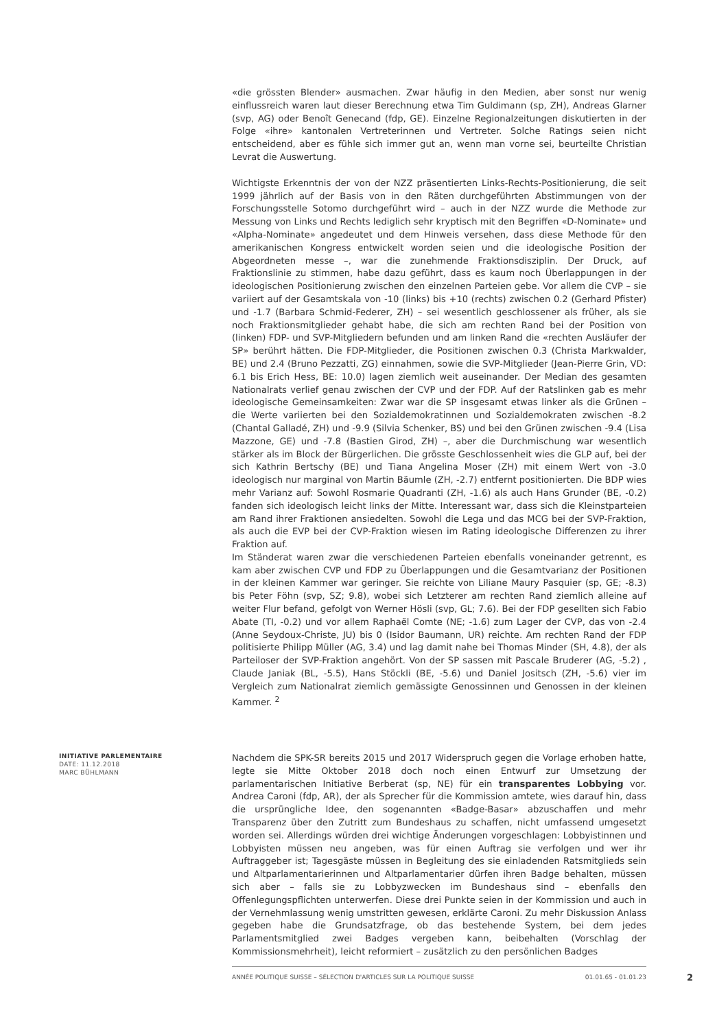«die grössten Blender» ausmachen. Zwar häufig in den Medien, aber sonst nur wenig einflussreich waren laut dieser Berechnung etwa Tim Guldimann (sp, ZH), Andreas Glarner (svp, AG) oder Benoît Genecand (fdp, GE). Einzelne Regionalzeitungen diskutierten in der Folge «ihre» kantonalen Vertreterinnen und Vertreter. Solche Ratings seien nicht entscheidend, aber es fühle sich immer gut an, wenn man vorne sei, beurteilte Christian Levrat die Auswertung.
Wichtigste Erkenntnis der von der NZZ präsentierten Links-Rechts-Positionierung, die seit 1999 jährlich auf der Basis von in den Räten durchgeführten Abstimmungen von der Forschungsstelle Sotomo durchgeführt wird – auch in der NZZ wurde die Methode zur Messung von Links und Rechts lediglich sehr kryptisch mit den Begriffen «D-Nominate» und «Alpha-Nominate» angedeutet und dem Hinweis versehen, dass diese Methode für den amerikanischen Kongress entwickelt worden seien und die ideologische Position der Abgeordneten messe –, war die zunehmende Fraktionsdisziplin. Der Druck, auf Fraktionslinie zu stimmen, habe dazu geführt, dass es kaum noch Überlappungen in der ideologischen Positionierung zwischen den einzelnen Parteien gebe. Vor allem die CVP – sie variiert auf der Gesamtskala von -10 (links) bis +10 (rechts) zwischen 0.2 (Gerhard Pfister) und -1.7 (Barbara Schmid-Federer, ZH) – sei wesentlich geschlossener als früher, als sie noch Fraktionsmitglieder gehabt habe, die sich am rechten Rand bei der Position von (linken) FDP- und SVP-Mitgliedern befunden und am linken Rand die «rechten Ausläufer der SP» berührt hätten. Die FDP-Mitglieder, die Positionen zwischen 0.3 (Christa Markwalder, BE) und 2.4 (Bruno Pezzatti, ZG) einnahmen, sowie die SVP-Mitglieder (Jean-Pierre Grin, VD: 6.1 bis Erich Hess, BE: 10.0) lagen ziemlich weit auseinander. Der Median des gesamten Nationalrats verlief genau zwischen der CVP und der FDP. Auf der Ratslinken gab es mehr ideologische Gemeinsamkeiten: Zwar war die SP insgesamt etwas linker als die Grünen – die Werte variierten bei den Sozialdemokratinnen und Sozialdemokraten zwischen -8.2 (Chantal Galladé, ZH) und -9.9 (Silvia Schenker, BS) und bei den Grünen zwischen -9.4 (Lisa Mazzone, GE) und -7.8 (Bastien Girod, ZH) –, aber die Durchmischung war wesentlich stärker als im Block der Bürgerlichen. Die grösste Geschlossenheit wies die GLP auf, bei der sich Kathrin Bertschy (BE) und Tiana Angelina Moser (ZH) mit einem Wert von -3.0 ideologisch nur marginal von Martin Bäumle (ZH, -2.7) entfernt positionierten. Die BDP wies mehr Varianz auf: Sowohl Rosmarie Quadranti (ZH, -1.6) als auch Hans Grunder (BE, -0.2) fanden sich ideologisch leicht links der Mitte. Interessant war, dass sich die Kleinstparteien am Rand ihrer Fraktionen ansiedelten. Sowohl die Lega und das MCG bei der SVP-Fraktion, als auch die EVP bei der CVP-Fraktion wiesen im Rating ideologische Differenzen zu ihrer Fraktion auf.
Im Ständerat waren zwar die verschiedenen Parteien ebenfalls voneinander getrennt, es kam aber zwischen CVP und FDP zu Überlappungen und die Gesamtvarianz der Positionen in der kleinen Kammer war geringer. Sie reichte von Liliane Maury Pasquier (sp, GE; -8.3) bis Peter Föhn (svp, SZ; 9.8), wobei sich Letzterer am rechten Rand ziemlich alleine auf weiter Flur befand, gefolgt von Werner Hösli (svp, GL; 7.6). Bei der FDP gesellten sich Fabio Abate (TI, -0.2) und vor allem Raphaël Comte (NE; -1.6) zum Lager der CVP, das von -2.4 (Anne Seydoux-Christe, JU) bis 0 (Isidor Baumann, UR) reichte. Am rechten Rand der FDP politisierte Philipp Müller (AG, 3.4) und lag damit nahe bei Thomas Minder (SH, 4.8), der als Parteiloser der SVP-Fraktion angehört. Von der SP sassen mit Pascale Bruderer (AG, -5.2) , Claude Janiak (BL, -5.5), Hans Stöckli (BE, -5.6) und Daniel Jositsch (ZH, -5.6) vier im Vergleich zum Nationalrat ziemlich gemässigte Genossinnen und Genossen in der kleinen Kammer. <sup>2</sup>
INITIATIVE PARLEMENTAIRE
DATE: 11.12.2018
MARC BÜHLMANN
Nachdem die SPK-SR bereits 2015 und 2017 Widerspruch gegen die Vorlage erhoben hatte, legte sie Mitte Oktober 2018 doch noch einen Entwurf zur Umsetzung der parlamentarischen Initiative Berberat (sp, NE) für ein transparentes Lobbying vor. Andrea Caroni (fdp, AR), der als Sprecher für die Kommission amtete, wies darauf hin, dass die ursprüngliche Idee, den sogenannten «Badge-Basar» abzuschaffen und mehr Transparenz über den Zutritt zum Bundeshaus zu schaffen, nicht umfassend umgesetzt worden sei. Allerdings würden drei wichtige Änderungen vorgeschlagen: Lobbyistinnen und Lobbyisten müssen neu angeben, was für einen Auftrag sie verfolgen und wer ihr Auftraggeber ist; Tagesgäste müssen in Begleitung des sie einladenden Ratsmitglieds sein und Altparlamentarierinnen und Altparlamentarier dürfen ihren Badge behalten, müssen sich aber – falls sie zu Lobbyzwecken im Bundeshaus sind – ebenfalls den Offenlegungspflichten unterwerfen. Diese drei Punkte seien in der Kommission und auch in der Vernehmlassung wenig umstritten gewesen, erklärte Caroni. Zu mehr Diskussion Anlass gegeben habe die Grundsatzfrage, ob das bestehende System, bei dem jedes Parlamentsmitglied zwei Badges vergeben kann, beibehalten (Vorschlag der Kommissionsmehrheit), leicht reformiert – zusätzlich zu den persönlichen Badges
ANNÉE POLITIQUE SUISSE – SÉLECTION D'ARTICLES SUR LA POLITIQUE SUISSE 01.01.65 - 01.01.23
2